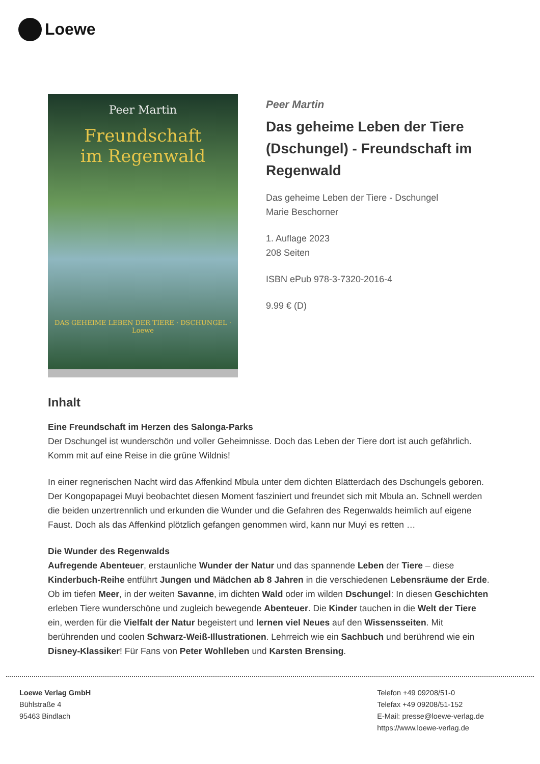Loewe
Peer Martin
Freundschaft
im Regenwald
DAS GEHEIME LEBEN DER TIERE · DSCHUNGEL · Loewe
Peer Martin
Das geheime Leben der Tiere (Dschungel) - Freundschaft im Regenwald
Das geheime Leben der Tiere - Dschungel
Marie Beschorner
1. Auflage 2023
208 Seiten
ISBN ePub 978-3-7320-2016-4
9.99 € (D)
Inhalt
Eine Freundschaft im Herzen des Salonga-Parks
Der Dschungel ist wunderschön und voller Geheimnisse. Doch das Leben der Tiere dort ist auch gefährlich. Komm mit auf eine Reise in die grüne Wildnis!
In einer regnerischen Nacht wird das Affenkind Mbula unter dem dichten Blätterdach des Dschungels geboren. Der Kongopapagei Muyi beobachtet diesen Moment fasziniert und freundet sich mit Mbula an. Schnell werden die beiden unzertrennlich und erkunden die Wunder und die Gefahren des Regenwalds heimlich auf eigene Faust. Doch als das Affenkind plötzlich gefangen genommen wird, kann nur Muyi es retten …
Die Wunder des Regenwalds
Aufregende Abenteuer, erstaunliche Wunder der Natur und das spannende Leben der Tiere – diese Kinderbuch-Reihe entführt Jungen und Mädchen ab 8 Jahren in die verschiedenen Lebensräume der Erde. Ob im tiefen Meer, in der weiten Savanne, im dichten Wald oder im wilden Dschungel: In diesen Geschichten erleben Tiere wunderschöne und zugleich bewegende Abenteuer. Die Kinder tauchen in die Welt der Tiere ein, werden für die Vielfalt der Natur begeistert und lernen viel Neues auf den Wissensseiten. Mit berührenden und coolen Schwarz-Weiß-Illustrationen. Lehrreich wie ein Sachbuch und berührend wie ein Disney-Klassiker! Für Fans von Peter Wohlleben und Karsten Brensing.
Loewe Verlag GmbH
Bühlstraße 4
95463 Bindlach
Telefon +49 09208/51-0
Telefax +49 09208/51-152
E-Mail: presse@loewe-verlag.de
https://www.loewe-verlag.de